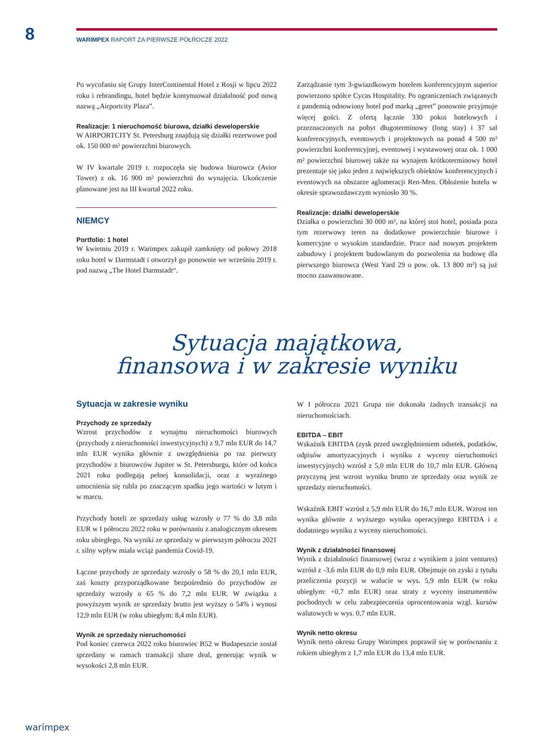8
WARIMPEX RAPORT ZA PIERWSZE PÓŁROCZE 2022
Po wycofaniu się Grupy InterContinental Hotel z Rosji w lipcu 2022 roku i rebrandingu, hotel będzie kontynuował działalność pod nową nazwą „Airportcity Plaza”.
Realizacje: 1 nieruchomość biurowa, działki deweloperskie
W AIRPORTCITY St. Petersburg znajdują się działki rezerwowe pod ok. 150 000 m² powierzchni biurowych.
W IV kwartale 2019 r. rozpoczęła się budowa biurowca (Avior Tower) z ok. 16 900 m² powierzchni do wynajęcia. Ukończenie planowane jest na III kwartał 2022 roku.
NIEMCY
Portfolio: 1 hotel
W kwietniu 2019 r. Warimpex zakupił zamknięty od połowy 2018 roku hotel w Darmstadt i otworzył go ponownie we wrześniu 2019 r. pod nazwą „The Hotel Darmstadt“.
Zarządzanie tym 3-gwiazdkowym hotelem konferencyjnym superior powierzono spółce Cycas Hospitality. Po ograniczeniach związanych z pandemią odnowiony hotel pod marką „greet” ponownie przyjmuje więcej gości. Z ofertą łącznie 330 pokoi hotelowych i przeznaczonych na pobyt długoterminowy (long stay) i 37 sal konferencyjnych, eventowych i projektowych na ponad 4 500 m² powierzchni konferencyjnej, eventowej i wystawowej oraz ok. 1 000 m² powierzchni biurowej także na wynajem krótkoterminowy hotel prezentuje się jako jeden z największych obiektów konferencyjnych i eventowych na obszarze aglomeracji Ren-Men. Obłożenie hotelu w okresie sprawozdawczym wyniosło 30 %.
Realizacje: działki deweloperskie
Działka o powierzchni 30 000 m², na której stoi hotel, posiada poza tym rezerwowy teren na dodatkowe powierzchnie biurowe i komercyjne o wysokim standardzie. Prace nad nowym projektem zabudowy i projektem budowlanym do pozwolenia na budowę dla pierwszego biurowca (West Yard 29 o pow. ok. 13 800 m²) są już mocno zaawansowane.
Sytuacja majątkowa,
finansowa i w zakresie wyniku
Sytuacja w zakresie wyniku
Przychody ze sprzedaży
Wzrost przychodów z wynajmu nieruchomości biurowych (przychody z nieruchomości inwestycyjnych) z 9,7 mln EUR do 14,7 mln EUR wynika głównie z uwzględnienia po raz pierwszy przychodów z biurowców Jupiter w St. Petersburgu, które od końca 2021 roku podlegają pełnej konsolidacji, oraz z wyraźnego umocnienia się rubla po znaczącym spadku jego wartości w lutym i w marcu.
Przychody hoteli ze sprzedaży usług wzrosły o 77 % do 3,8 mln EUR w I półroczu 2022 roku w porównaniu z analogicznym okresem roku ubiegłego. Na wyniki ze sprzedaży w pierwszym półroczu 2021 r. silny wpływ miała wciąż pandemia Covid-19.
Łączne przychody ze sprzedaży wzrosły o 58 % do 20,1 mln EUR, zaś koszty przyporządkowane bezpośrednio do przychodów ze sprzedaży wzrosły o 65 % do 7,2 mln EUR. W związku z powyższym wynik ze sprzedaży brutto jest wyższy o 54% i wynosi 12,9 mln EUR (w roku ubiegłym: 8,4 mln EUR).
Wynik ze sprzedaży nieruchomości
Pod koniec czerwca 2022 roku biurowiec B52 w Budapeszcie został sprzedany w ramach transakcji share deal, generując wynik w wysokości 2,8 mln EUR.
W I półroczu 2021 Grupa nie dokonała żadnych transakcji na nieruchomościach.
EBITDA – EBIT
Wskaźnik EBITDA (zysk przed uwzględnieniem odsetek, podatków, odpisów amortyzacyjnych i wyniku z wyceny nieruchomości inwestycyjnych) wzrósł z 5,0 mln EUR do 10,7 mln EUR. Główną przyczyną jest wzrost wyniku brutto ze sprzedaży oraz wynik ze sprzedaży nieruchomości.
Wskaźnik EBIT wzrósł z 5,9 mln EUR do 16,7 mln EUR. Wzrost ten wynika głównie z wyższego wyniku operacyjnego EBITDA i z dodatniego wyniku z wyceny nieruchomości.
Wynik z działalności finansowej
Wynik z działalności finansowej (wraz z wynikiem z joint ventures) wzrósł z -3,6 mln EUR do 0,9 mln EUR. Obejmuje on zyski z tytułu przeliczenia pozycji w walucie w wys. 5,9 mln EUR (w roku ubiegłym: +0,7 mln EUR) oraz straty z wyceny instrumentów pochodnych w celu zabezpieczenia oprocentowania wzgl. kursów walutowych w wys. 0,7 mln EUR.
Wynik netto okresu
Wynik netto okresu Grupy Warimpex poprawił się w porównaniu z rokiem ubiegłym z 1,7 mln EUR do 13,4 mln EUR.
warímpex